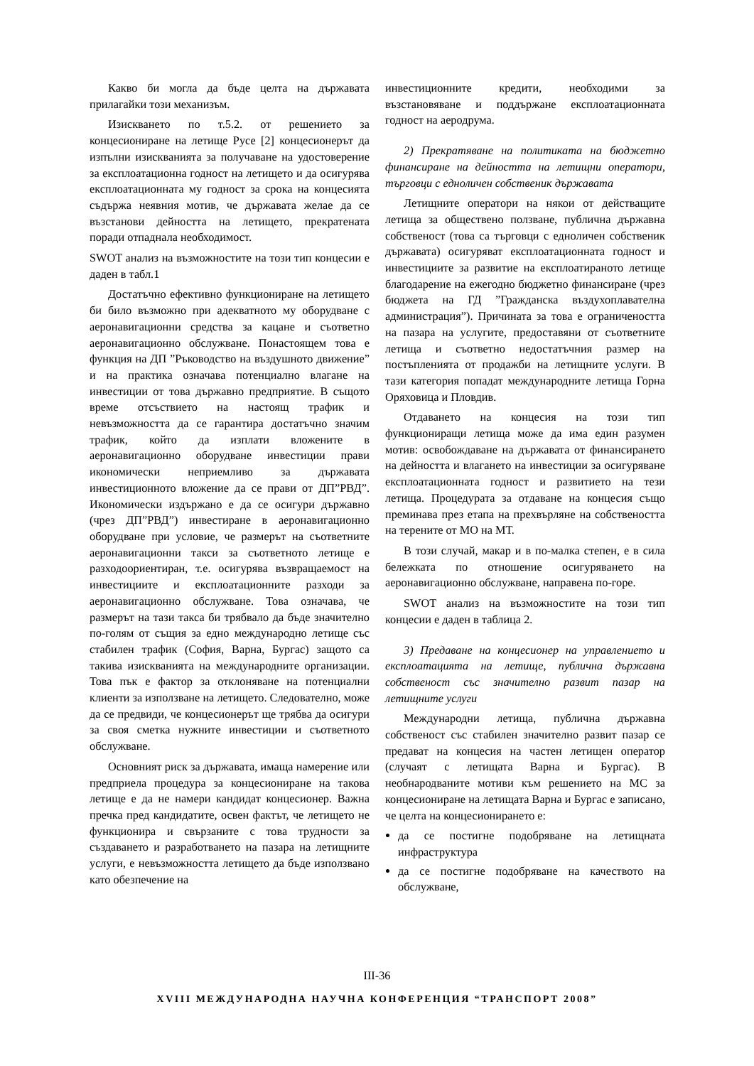Какво би могла да бъде целта на държавата прилагайки този механизъм.
Изискването по т.5.2. от решението за концесиониране на летище Русе [2] концесионерът да изпълни изискванията за получаване на удостоверение за експлоатационна годност на летището и да осигурява експлоатационната му годност за срока на концесията съдържа неявния мотив, че държавата желае да се възстанови дейността на летището, прекратената поради отпаднала необходимост.
SWOT анализ на възможностите на този тип концесии е даден в табл.1
Достатъчно ефективно функциониране на летището би било възможно при адекватното му оборудване с аеронавигационни средства за кацане и съответно аеронавигационно обслужване. Понастоящем това е функция на ДП ”Ръководство на въздушното движение” и на практика означава потенциално влагане на инвестиции от това държавно предприятие. В същото време отсъствието на настоящ трафик и невъзможността да се гарантира достатъчно значим трафик, който да изплати вложените в аеронавигационно оборудване инвестиции прави икономически неприемливо за държавата инвестиционното вложение да се прави от ДП”РВД”. Икономически издържано е да се осигури държавно (чрез ДП”РВД”) инвестиране в аеронавигационно оборудване при условие, че размерът на съответните аеронавигационни такси за съответното летище е разходоориентиран, т.е. осигурява възвращаемост на инвестициите и експлоатационните разходи за аеронавигационно обслужване. Това означава, че размерът на тази такса би трябвало да бъде значително по-голям от същия за едно международно летище със стабилен трафик (София, Варна, Бургас) защото са такива изискванията на международните организации. Това пък е фактор за отклоняване на потенциални клиенти за използване на летището. Следователно, може да се предвиди, че концесионерът ще трябва да осигури за своя сметка нужните инвестиции и съответното обслужване.
Основният риск за държавата, имаща намерение или предприела процедура за концесиониране на такова летище е да не намери кандидат концесионер. Важна пречка пред кандидатите, освен фактът, че летището не функционира и свързаните с това трудности за създаването и разработването на пазара на летищните услуги, е невъзможността летището да бъде използвано като обезпечение на
инвестиционните кредити, необходими за възстановяване и поддържане експлоатационната годност на аеродрума.
2) Прекратяване на политиката на бюджетно финансиране на дейността на летищни оператори, търговци с едноличен собственик държавата
Летищните оператори на някои от действащите летища за обществено ползване, публична държавна собственост (това са търговци с едноличен собственик държавата) осигуряват експлоатационната годност и инвестициите за развитие на експлоатираното летище благодарение на ежегодно бюджетно финансиране (чрез бюджета на ГД ”Гражданска въздухоплавателна администрация”). Причината за това е ограничеността на пазара на услугите, предоставяни от съответните летища и съответно недостатъчния размер на постъпленията от продажби на летищните услуги. В тази категория попадат международните летища Горна Оряховица и Пловдив.
Отдаването на концесия на този тип функциониращи летища може да има един разумен мотив: освобождаване на държавата от финансирането на дейността и влагането на инвестиции за осигуряване експлоатационната годност и развитието на тези летища. Процедурата за отдаване на концесия също преминава през етапа на прехвърляне на собствеността на терените от МО на МТ.
В този случай, макар и в по-малка степен, е в сила бележката по отношение осигуряването на аеронавигационно обслужване, направена по-горе.
SWOT анализ на възможностите на този тип концесии е даден в таблица 2.
3) Предаване на концесионер на управлението и експлоатацията на летище, публична държавна собственост със значително развит пазар на летищните услуги
Международни летища, публична държавна собственост със стабилен значително развит пазар се предават на концесия на частен летищен оператор (случаят с летищата Варна и Бургас). В необнародваните мотиви към решението на МС за концесиониране на летищата Варна и Бургас е записано, че целта на концесионирането е:
да се постигне подобряване на летищната инфраструктура
да се постигне подобряване на качеството на обслужване,
III-36
XVIII МЕЖДУНАРОДНА НАУЧНА КОНФЕРЕНЦИЯ “ТРАНСПОРТ 2008”